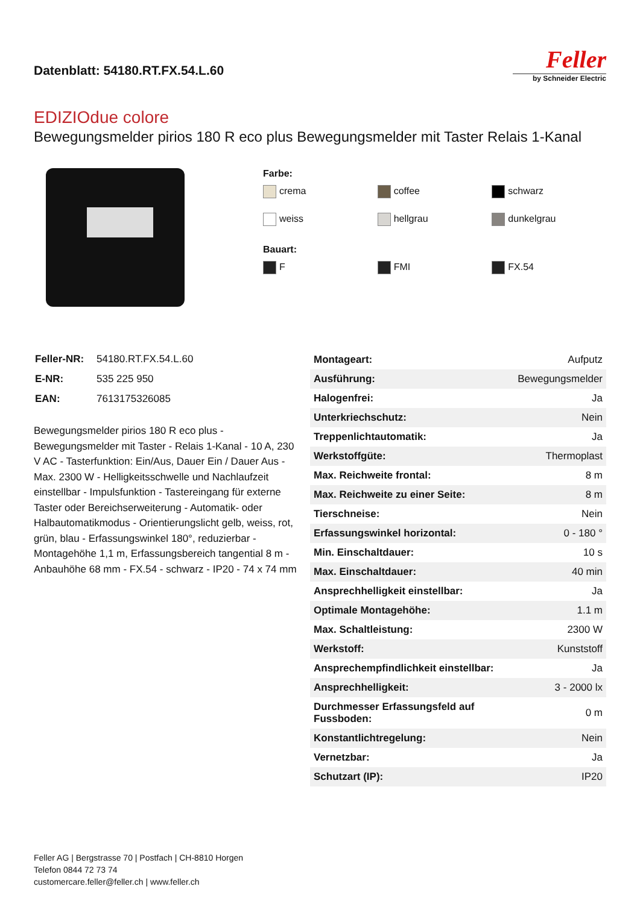Datenblatt: 54180.RT.FX.54.L.60
Feller
by Schneider Electric
EDIZIOdue colore
Bewegungsmelder pirios 180 R eco plus Bewegungsmelder mit Taster Relais 1-Kanal
Farbe:
crema coffee schwarz weiss hellgrau dunkelgrau
Bauart:
F FMI FX.54
| Feller-NR: | 54180.RT.FX.54.L.60 |
| E-NR: | 535 225 950 |
| EAN: | 7613175326085 |
Bewegungsmelder pirios 180 R eco plus - Bewegungsmelder mit Taster - Relais 1-Kanal - 10 A, 230 V AC - Tasterfunktion: Ein/Aus, Dauer Ein / Dauer Aus - Max. 2300 W - Helligkeitsschwelle und Nachlaufzeit einstellbar - Impulsfunktion - Tastereingang für externe Taster oder Bereichserweiterung - Automatik- oder Halbautomatikmodus - Orientierungslicht gelb, weiss, rot, grün, blau - Erfassungswinkel 180°, reduzierbar - Montagehöhe 1,1 m, Erfassungsbereich tangential 8 m - Anbauhöhe 68 mm - FX.54 - schwarz - IP20 - 74 x 74 mm
| Montageart: | Aufputz |
| Ausführung: | Bewegungsmelder |
| Halogenfrei: | Ja |
| Unterkriechschutz: | Nein |
| Treppenlichtautomatik: | Ja |
| Werkstoffgüte: | Thermoplast |
| Max. Reichweite frontal: | 8 m |
| Max. Reichweite zu einer Seite: | 8 m |
| Tierschneise: | Nein |
| Erfassungswinkel horizontal: | 0 - 180 ° |
| Min. Einschaltdauer: | 10 s |
| Max. Einschaltdauer: | 40 min |
| Ansprechhelligkeit einstellbar: | Ja |
| Optimale Montagehöhe: | 1.1 m |
| Max. Schaltleistung: | 2300 W |
| Werkstoff: | Kunststoff |
| Ansprechempfindlichkeit einstellbar: | Ja |
| Ansprechhelligkeit: | 3 - 2000 lx |
| Durchmesser Erfassungsfeld auf Fussboden: | 0 m |
| Konstantlichtregelung: | Nein |
| Vernetzbar: | Ja |
| Schutzart (IP): | IP20 |
Feller AG | Bergstrasse 70 | Postfach | CH-8810 Horgen
Telefon 0844 72 73 74
customercare.feller@feller.ch | www.feller.ch